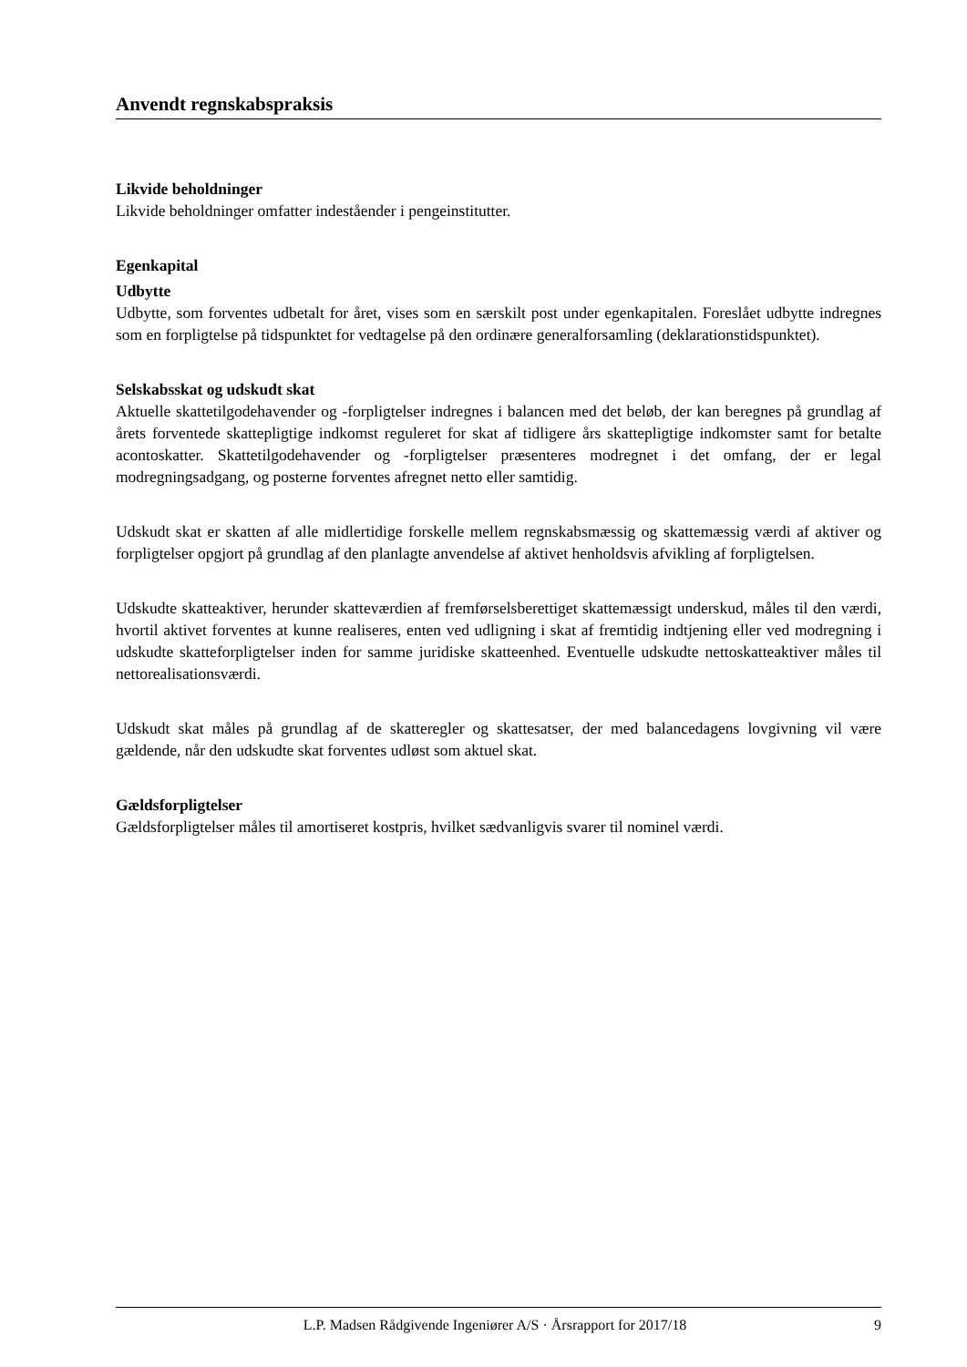Anvendt regnskabspraksis
Likvide beholdninger
Likvide beholdninger omfatter indeståender i pengeinstitutter.
Egenkapital
Udbytte
Udbytte, som forventes udbetalt for året, vises som en særskilt post under egenkapitalen. Foreslået udbytte indregnes som en forpligtelse på tidspunktet for vedtagelse på den ordinære generalforsamling (deklarationstidspunktet).
Selskabsskat og udskudt skat
Aktuelle skattetilgodehavender og -forpligtelser indregnes i balancen med det beløb, der kan beregnes på grundlag af årets forventede skattepligtige indkomst reguleret for skat af tidligere års skattepligtige indkomster samt for betalte acontoskatter. Skattetilgodehavender og -forpligtelser præsenteres modregnet i det omfang, der er legal modregningsadgang, og posterne forventes afregnet netto eller samtidig.
Udskudt skat er skatten af alle midlertidige forskelle mellem regnskabsmæssig og skattemæssig værdi af aktiver og forpligtelser opgjort på grundlag af den planlagte anvendelse af aktivet henholdsvis afvikling af forpligtelsen.
Udskudte skatteaktiver, herunder skatteværdien af fremførselsberettiget skattemæssigt underskud, måles til den værdi, hvortil aktivet forventes at kunne realiseres, enten ved udligning i skat af fremtidig indtjening eller ved modregning i udskudte skatteforpligtelser inden for samme juridiske skatteenhed. Eventuelle udskudte nettoskatteaktiver måles til nettorealisationsværdi.
Udskudt skat måles på grundlag af de skatteregler og skattesatser, der med balancedagens lovgivning vil være gældende, når den udskudte skat forventes udløst som aktuel skat.
Gældsforpligtelser
Gældsforpligtelser måles til amortiseret kostpris, hvilket sædvanligvis svarer til nominel værdi.
L.P. Madsen Rådgivende Ingeniører A/S · Årsrapport for 2017/18 9